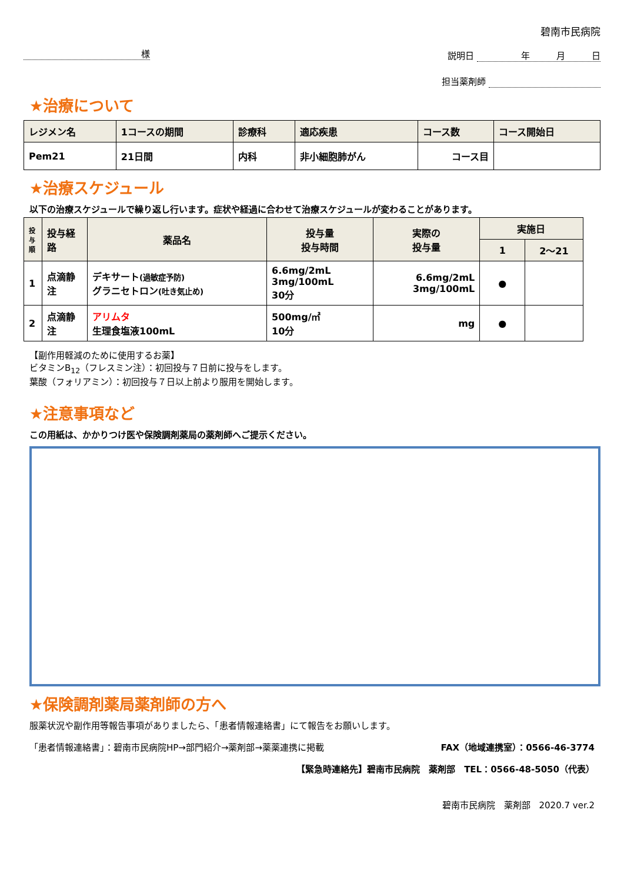様
碧南市民病院
説明日 　　　年　　　月　　　日
担当薬剤師
★治療について
| レジメン名 | 1コースの期間 | 診療科 | 適応疾患 | コース数 | コース開始日 |
| --- | --- | --- | --- | --- | --- |
| Pem21 | 21日間 | 内科 | 非小細胞肺がん | コース目 | |
★治療スケジュール
以下の治療スケジュールで繰り返し行います。症状や経過に合わせて治療スケジュールが変わることがあります。
| 投与順 | 投与経路 | 薬品名 | 投与量 投与時間 | 実際の 投与量 | 実施日 | |
| --- | --- | --- | --- | --- | --- | --- |
| | | | | | 1 | 2～21 |
| 1 | 点滴静注 | デキサート (過敏症予防) グラニセトロン (吐き気止め) | 6.6mg/2mL 3mg/100mL 30分 | 6.6mg/2mL 3mg/100mL | ● | |
| 2 | 点滴静注 | アリムタ 生理食塩液100mL | 500mg/㎡ 10分 | mg | ● | |
【副作用軽減のために使用するお薬】
ビタミンB<sub>12</sub>（フレスミン注）：初回投与７日前に投与をします。
葉酸（フォリアミン）：初回投与７日以上前より服用を開始します。
★注意事項など
この用紙は、かかりつけ医や保険調剤薬局の薬剤師へご提示ください。
★保険調剤薬局薬剤師の方へ
服薬状況や副作用等報告事項がありましたら、「患者情報連絡書」にて報告をお願いします。
「患者情報連絡書」：碧南市民病院HP→部門紹介→薬剤部→薬薬連携に掲載 FAX（地域連携室）：0566-46-3774
【緊急時連絡先】碧南市民病院　薬剤部　TEL：0566-48-5050（代表）
碧南市民病院　薬剤部　2020.7 ver.2